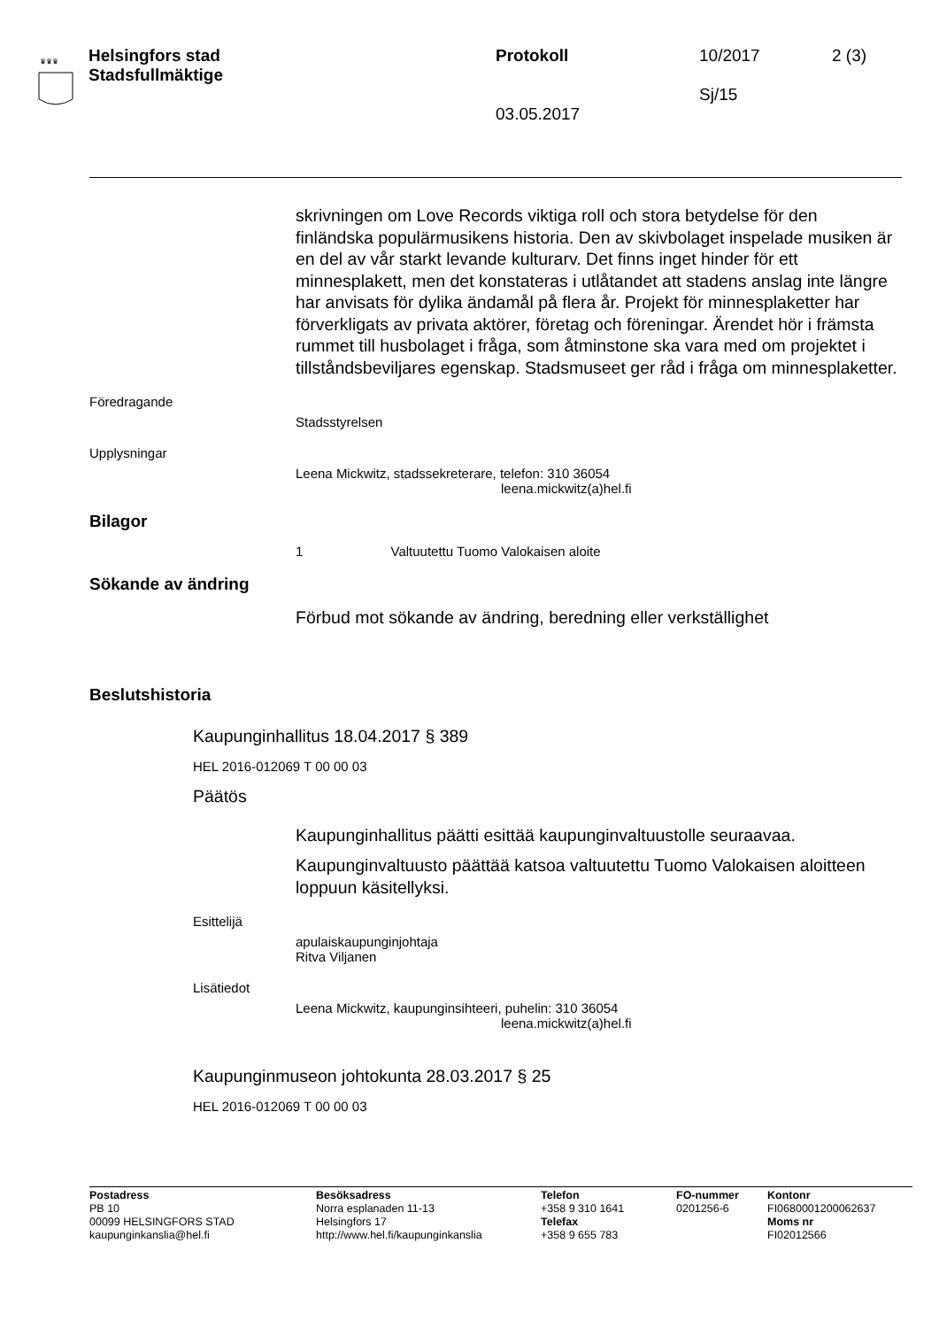♛♛♛
Helsingfors stad
Stadsfullmäktige
Protokoll
03.05.2017
10/2017
Sj/15
2 (3)
skrivningen om Love Records viktiga roll och stora betydelse för den finländska populärmusikens historia. Den av skivbolaget inspelade musiken är en del av vår starkt levande kulturarv. Det finns inget hinder för ett minnesplakett, men det konstateras i utlåtandet att stadens anslag inte längre har anvisats för dylika ändamål på flera år. Projekt för minnesplaketter har förverkligats av privata aktörer, företag och föreningar. Ärendet hör i främsta rummet till husbolaget i fråga, som åtminstone ska vara med om projektet i tillståndsbeviljares egenskap. Stadsmuseet ger råd i fråga om minnesplaketter.
Föredragande
Stadsstyrelsen
Upplysningar
Leena Mickwitz, stadssekreterare, telefon: 310 36054
leena.mickwitz(a)hel.fi
Bilagor
1 Valtuutettu Tuomo Valokaisen aloite
Sökande av ändring
Förbud mot sökande av ändring, beredning eller verkställighet
Beslutshistoria
Kaupunginhallitus 18.04.2017 § 389
HEL 2016-012069 T 00 00 03
Päätös
Kaupunginhallitus päätti esittää kaupunginvaltuustolle seuraavaa.
Kaupunginvaltuusto päättää katsoa valtuutettu Tuomo Valokaisen aloitteen loppuun käsitellyksi.
Esittelijä
apulaiskaupunginjohtaja
Ritva Viljanen
Lisätiedot
Leena Mickwitz, kaupunginsihteeri, puhelin: 310 36054
leena.mickwitz(a)hel.fi
Kaupunginmuseon johtokunta 28.03.2017 § 25
HEL 2016-012069 T 00 00 03
Postadress
PB 10
00099 HELSINGFORS STAD
kaupunginkanslia@hel.fi
Besöksadress
Norra esplanaden 11-13
Helsingfors 17
http://www.hel.fi/kaupunginkanslia
Telefon
+358 9 310 1641
Telefax
+358 9 655 783
FO-nummer
0201256-6
Kontonr
FI0680001200062637
Moms nr
FI02012566